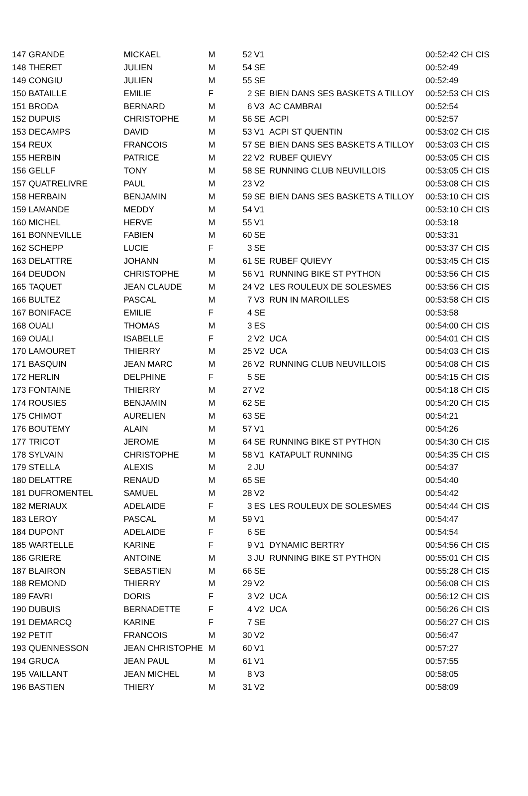| 147 | GRANDE | MICKAEL | M | 52 | V1 | | 00:52:42 CH CIS |
| 148 | THERET | JULIEN | M | 54 | SE | | 00:52:49 |
| 149 | CONGIU | JULIEN | M | 55 | SE | | 00:52:49 |
| 150 | BATAILLE | EMILIE | F | 2 | SE | BIEN DANS SES BASKETS A TILLOY | 00:52:53 CH CIS |
| 151 | BRODA | BERNARD | M | 6 | V3 | AC CAMBRAI | 00:52:54 |
| 152 | DUPUIS | CHRISTOPHE | M | 56 | SE | ACPI | 00:52:57 |
| 153 | DECAMPS | DAVID | M | 53 | V1 | ACPI ST QUENTIN | 00:53:02 CH CIS |
| 154 | REUX | FRANCOIS | M | 57 | SE | BIEN DANS SES BASKETS A TILLOY | 00:53:03 CH CIS |
| 155 | HERBIN | PATRICE | M | 22 | V2 | RUBEF QUIEVY | 00:53:05 CH CIS |
| 156 | GELLF | TONY | M | 58 | SE | RUNNING CLUB NEUVILLOIS | 00:53:05 CH CIS |
| 157 | QUATRELIVRE | PAUL | M | 23 | V2 | | 00:53:08 CH CIS |
| 158 | HERBAIN | BENJAMIN | M | 59 | SE | BIEN DANS SES BASKETS A TILLOY | 00:53:10 CH CIS |
| 159 | LAMANDE | MEDDY | M | 54 | V1 | | 00:53:10 CH CIS |
| 160 | MICHEL | HERVE | M | 55 | V1 | | 00:53:18 |
| 161 | BONNEVILLE | FABIEN | M | 60 | SE | | 00:53:31 |
| 162 | SCHEPP | LUCIE | F | 3 | SE | | 00:53:37 CH CIS |
| 163 | DELATTRE | JOHANN | M | 61 | SE | RUBEF QUIEVY | 00:53:45 CH CIS |
| 164 | DEUDON | CHRISTOPHE | M | 56 | V1 | RUNNING BIKE ST PYTHON | 00:53:56 CH CIS |
| 165 | TAQUET | JEAN CLAUDE | M | 24 | V2 | LES ROULEUX DE SOLESMES | 00:53:56 CH CIS |
| 166 | BULTEZ | PASCAL | M | 7 | V3 | RUN IN MAROILLES | 00:53:58 CH CIS |
| 167 | BONIFACE | EMILIE | F | 4 | SE | | 00:53:58 |
| 168 | OUALI | THOMAS | M | 3 | ES | | 00:54:00 CH CIS |
| 169 | OUALI | ISABELLE | F | 2 | V2 | UCA | 00:54:01 CH CIS |
| 170 | LAMOURET | THIERRY | M | 25 | V2 | UCA | 00:54:03 CH CIS |
| 171 | BASQUIN | JEAN MARC | M | 26 | V2 | RUNNING CLUB NEUVILLOIS | 00:54:08 CH CIS |
| 172 | HERLIN | DELPHINE | F | 5 | SE | | 00:54:15 CH CIS |
| 173 | FONTAINE | THIERRY | M | 27 | V2 | | 00:54:18 CH CIS |
| 174 | ROUSIES | BENJAMIN | M | 62 | SE | | 00:54:20 CH CIS |
| 175 | CHIMOT | AURELIEN | M | 63 | SE | | 00:54:21 |
| 176 | BOUTEMY | ALAIN | M | 57 | V1 | | 00:54:26 |
| 177 | TRICOT | JEROME | M | 64 | SE | RUNNING BIKE ST PYTHON | 00:54:30 CH CIS |
| 178 | SYLVAIN | CHRISTOPHE | M | 58 | V1 | KATAPULT RUNNING | 00:54:35 CH CIS |
| 179 | STELLA | ALEXIS | M | 2 | JU | | 00:54:37 |
| 180 | DELATTRE | RENAUD | M | 65 | SE | | 00:54:40 |
| 181 | DUFROMENTEL | SAMUEL | M | 28 | V2 | | 00:54:42 |
| 182 | MERIAUX | ADELAIDE | F | 3 | ES | LES ROULEUX DE SOLESMES | 00:54:44 CH CIS |
| 183 | LEROY | PASCAL | M | 59 | V1 | | 00:54:47 |
| 184 | DUPONT | ADELAIDE | F | 6 | SE | | 00:54:54 |
| 185 | WARTELLE | KARINE | F | 9 | V1 | DYNAMIC BERTRY | 00:54:56 CH CIS |
| 186 | GRIERE | ANTOINE | M | 3 | JU | RUNNING BIKE ST PYTHON | 00:55:01 CH CIS |
| 187 | BLAIRON | SEBASTIEN | M | 66 | SE | | 00:55:28 CH CIS |
| 188 | REMOND | THIERRY | M | 29 | V2 | | 00:56:08 CH CIS |
| 189 | FAVRI | DORIS | F | 3 | V2 | UCA | 00:56:12 CH CIS |
| 190 | DUBUIS | BERNADETTE | F | 4 | V2 | UCA | 00:56:26 CH CIS |
| 191 | DEMARCQ | KARINE | F | 7 | SE | | 00:56:27 CH CIS |
| 192 | PETIT | FRANCOIS | M | 30 | V2 | | 00:56:47 |
| 193 | QUENNESSON | JEAN CHRISTOPHE | M | 60 | V1 | | 00:57:27 |
| 194 | GRUCA | JEAN PAUL | M | 61 | V1 | | 00:57:55 |
| 195 | VAILLANT | JEAN MICHEL | M | 8 | V3 | | 00:58:05 |
| 196 | BASTIEN | THIERY | M | 31 | V2 | | 00:58:09 |